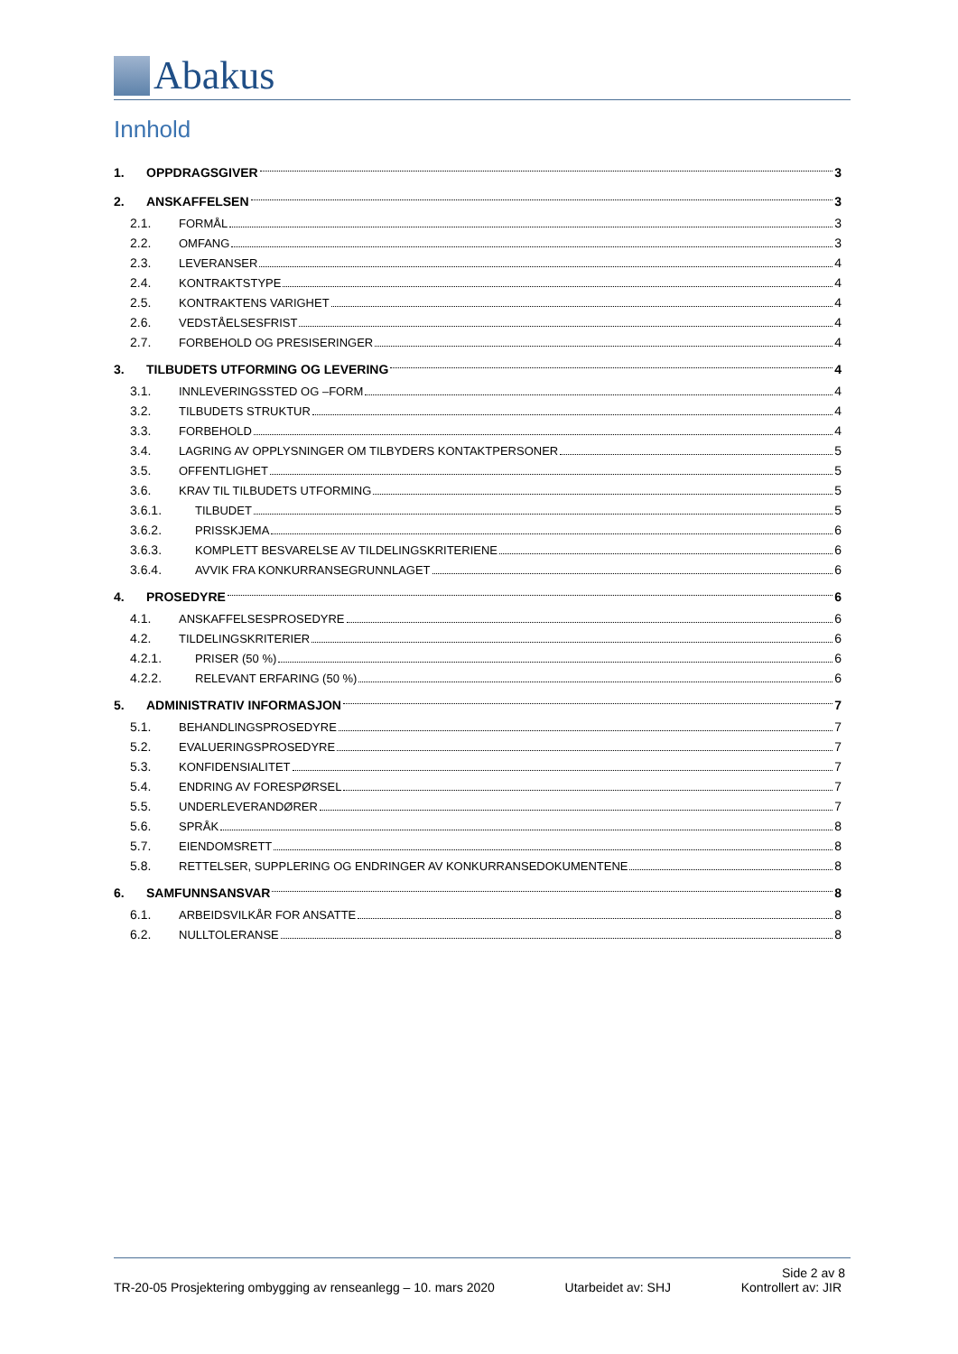Abakus
Innhold
1. OPPDRAGSGIVER 3
2. ANSKAFFELSEN 3
2.1. FORMÅL 3
2.2. OMFANG 3
2.3. LEVERANSER 4
2.4. KONTRAKTSTYPE 4
2.5. KONTRAKTENS VARIGHET 4
2.6. VEDSTÅELSESFRIST 4
2.7. FORBEHOLD OG PRESISERINGER 4
3. TILBUDETS UTFORMING OG LEVERING 4
3.1. INNLEVERINGSSTED OG –FORM 4
3.2. TILBUDETS STRUKTUR 4
3.3. FORBEHOLD 4
3.4. LAGRING AV OPPLYSNINGER OM TILBYDERS KONTAKTPERSONER 5
3.5. OFFENTLIGHET 5
3.6. KRAV TIL TILBUDETS UTFORMING 5
3.6.1. TILBUDET 5
3.6.2. PRISSKJEMA 6
3.6.3. KOMPLETT BESVARELSE AV TILDELINGSKRITERIENE 6
3.6.4. AVVIK FRA KONKURRANSEGRUNNLAGET 6
4. PROSEDYRE 6
4.1. ANSKAFFELSESPROSEDYRE 6
4.2. TILDELINGSKRITERIER 6
4.2.1. PRISER (50 %) 6
4.2.2. RELEVANT ERFARING (50 %) 6
5. ADMINISTRATIV INFORMASJON 7
5.1. BEHANDLINGSPROSEDYRE 7
5.2. EVALUERINGSPROSEDYRE 7
5.3. KONFIDENSIALITET 7
5.4. ENDRING AV FORESPØRSEL 7
5.5. UNDERLEVERANDØRER 7
5.6. SPRÅK 8
5.7. EIENDOMSRETT 8
5.8. RETTELSER, SUPPLERING OG ENDRINGER AV KONKURRANSEDOKUMENTENE 8
6. SAMFUNNSANSVAR 8
6.1. ARBEIDSVILKÅR FOR ANSATTE 8
6.2. NULLTOLERANSE 8
Side 2 av 8
TR-20-05 Prosjektering ombygging av renseanlegg – 10. mars 2020 Utarbeidet av: SHJ Kontrollert av: JIR